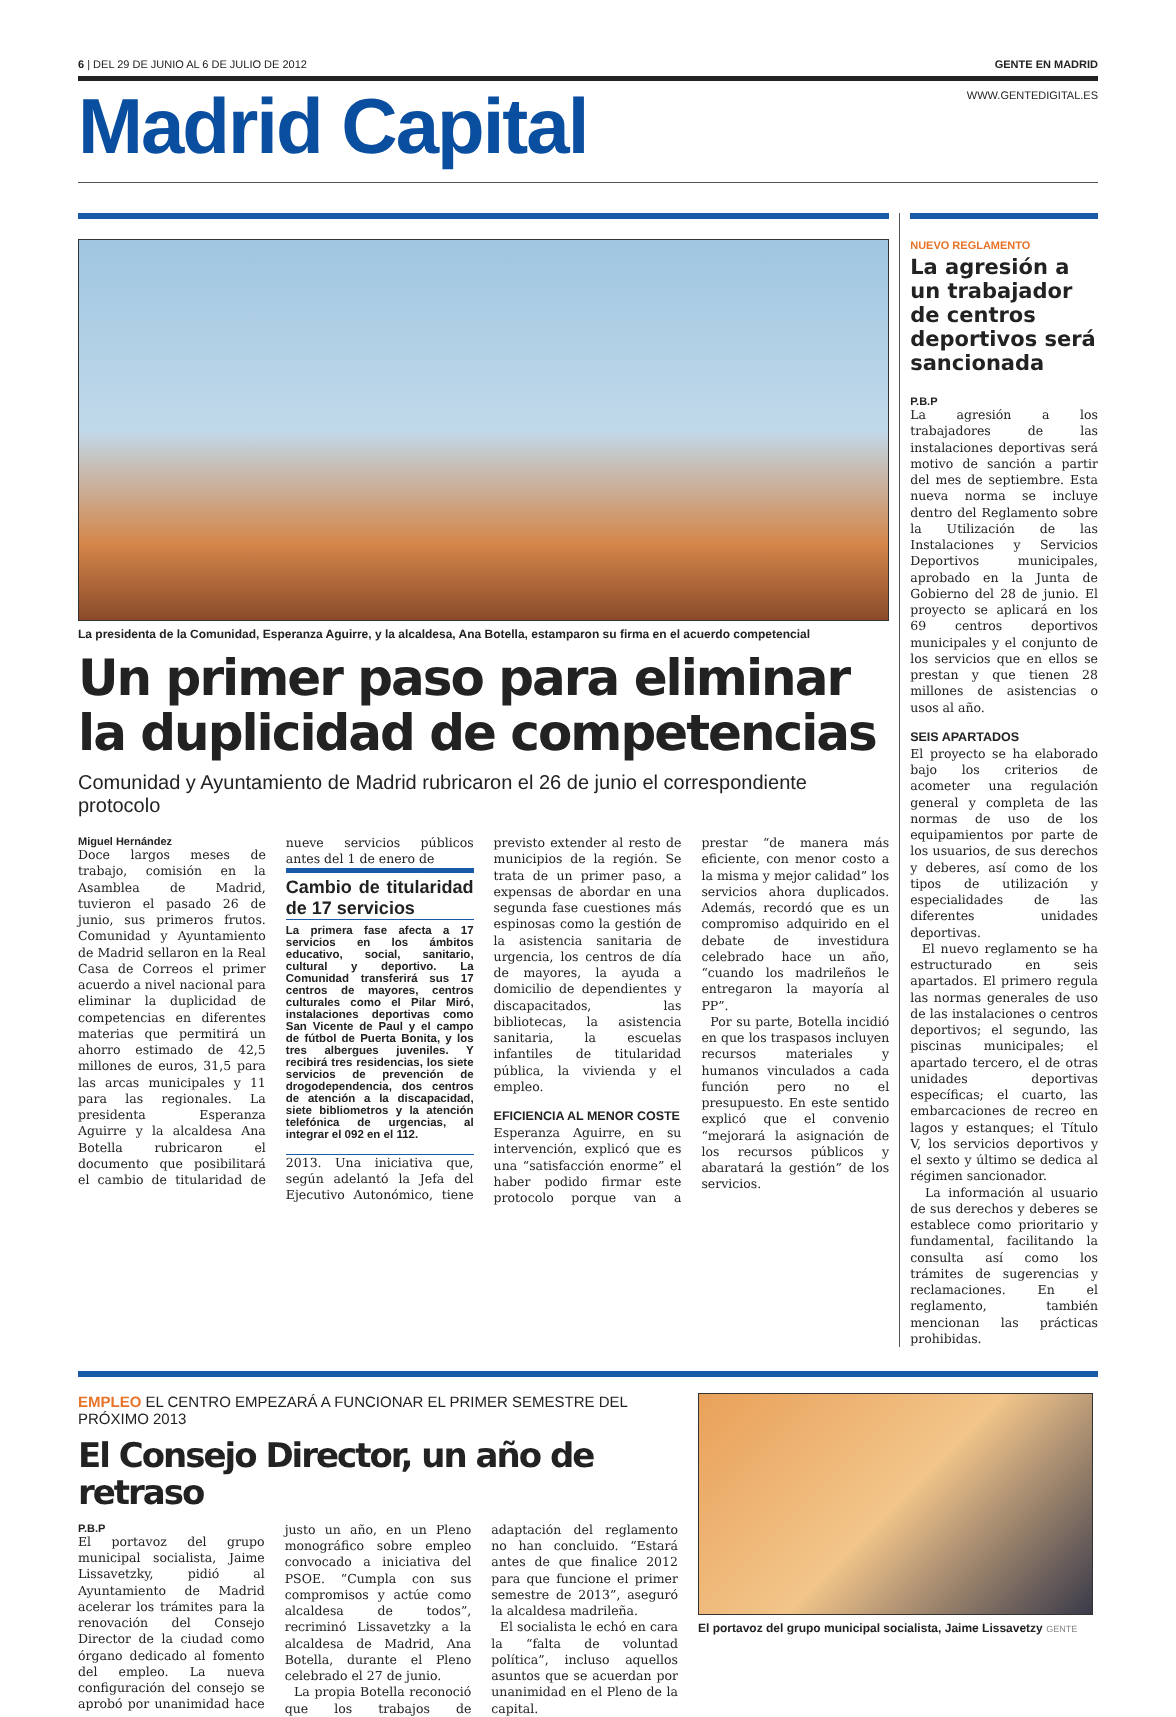6 | DEL 29 DE JUNIO AL 6 DE JULIO DE 2012 GENTE EN MADRID
Madrid Capital
WWW.GENTEDIGITAL.ES
La presidenta de la Comunidad, Esperanza Aguirre, y la alcaldesa, Ana Botella, estamparon su firma en el acuerdo competencial
Un primer paso para eliminar la duplicidad de competencias
Comunidad y Ayuntamiento de Madrid rubricaron el 26 de junio el correspondiente protocolo
Miguel Hernández
Doce largos meses de trabajo, comisión en la Asamblea de Madrid, tuvieron el pasado 26 de junio, sus primeros frutos. Comunidad y Ayuntamiento de Madrid sellaron en la Real Casa de Correos el primer acuerdo a nivel nacional para eliminar la duplicidad de competencias en diferentes materias que permitirá un ahorro estimado de 42,5 millones de euros, 31,5 para las arcas municipales y 11 para las regionales. La presidenta Esperanza Aguirre y la alcaldesa Ana Botella rubricaron el documento que posibilitará el cambio de titularidad de nueve servicios públicos antes del 1 de enero de
Cambio de titularidad de 17 servicios
La primera fase afecta a 17 servicios en los ámbitos educativo, social, sanitario, cultural y deportivo. La Comunidad transferirá sus 17 centros de mayores, centros culturales como el Pilar Miró, instalaciones deportivas como San Vicente de Paul y el campo de fútbol de Puerta Bonita, y los tres albergues juveniles. Y recibirá tres residencias, los siete servicios de prevención de drogodependencia, dos centros de atención a la discapacidad, siete bibliometros y la atención telefónica de urgencias, al integrar el 092 en el 112.
2013. Una iniciativa que, según adelantó la Jefa del Ejecutivo Autonómico, tiene previsto extender al resto de municipios de la región. Se trata de un primer paso, a expensas de abordar en una segunda fase cuestiones más espinosas como la gestión de la asistencia sanitaria de urgencia, los centros de día de mayores, la ayuda a domicilio de dependientes y discapacitados, las bibliotecas, la asistencia sanitaria, la escuelas infantiles de titularidad pública, la vivienda y el empleo.
EFICIENCIA AL MENOR COSTE
Esperanza Aguirre, en su intervención, explicó que es una “satisfacción enorme” el haber podido firmar este protocolo porque van a prestar “de manera más eficiente, con menor costo a la misma y mejor calidad” los servicios ahora duplicados. Además, recordó que es un compromiso adquirido en el debate de investidura celebrado hace un año, “cuando los madrileños le entregaron la mayoría al PP”.
Por su parte, Botella incidió en que los traspasos incluyen recursos materiales y humanos vinculados a cada función pero no el presupuesto. En este sentido explicó que el convenio “mejorará la asignación de los recursos públicos y abaratará la gestión” de los servicios.
NUEVO REGLAMENTO
La agresión a un trabajador de centros deportivos será sancionada
P.B.P
La agresión a los trabajadores de las instalaciones deportivas será motivo de sanción a partir del mes de septiembre. Esta nueva norma se incluye dentro del Reglamento sobre la Utilización de las Instalaciones y Servicios Deportivos municipales, aprobado en la Junta de Gobierno del 28 de junio. El proyecto se aplicará en los 69 centros deportivos municipales y el conjunto de los servicios que en ellos se prestan y que tienen 28 millones de asistencias o usos al año.
SEIS APARTADOS
El proyecto se ha elaborado bajo los criterios de acometer una regulación general y completa de las normas de uso de los equipamientos por parte de los usuarios, de sus derechos y deberes, así como de los tipos de utilización y especialidades de las diferentes unidades deportivas.
El nuevo reglamento se ha estructurado en seis apartados. El primero regula las normas generales de uso de las instalaciones o centros deportivos; el segundo, las piscinas municipales; el apartado tercero, el de otras unidades deportivas específicas; el cuarto, las embarcaciones de recreo en lagos y estanques; el Título V, los servicios deportivos y el sexto y último se dedica al régimen sancionador.
La información al usuario de sus derechos y deberes se establece como prioritario y fundamental, facilitando la consulta así como los trámites de sugerencias y reclamaciones. En el reglamento, también mencionan las prácticas prohibidas.
EMPLEO EL CENTRO EMPEZARÁ A FUNCIONAR EL PRIMER SEMESTRE DEL PRÓXIMO 2013
El Consejo Director, un año de retraso
P.B.P
El portavoz del grupo municipal socialista, Jaime Lissavetzky, pidió al Ayuntamiento de Madrid acelerar los trámites para la renovación del Consejo Director de la ciudad como órgano dedicado al fomento del empleo. La nueva configuración del consejo se aprobó por unanimidad hace justo un año, en un Pleno monográfico sobre empleo convocado a iniciativa del PSOE. “Cumpla con sus compromisos y actúe como alcaldesa de todos”, recriminó Lissavetzky a la alcaldesa de Madrid, Ana Botella, durante el Pleno celebrado el 27 de junio.
La propia Botella reconoció que los trabajos de adaptación del reglamento no han concluido. “Estará antes de que finalice 2012 para que funcione el primer semestre de 2013”, aseguró la alcaldesa madrileña.
El socialista le echó en cara la “falta de voluntad política”, incluso aquellos asuntos que se acuerdan por unanimidad en el Pleno de la capital.
El portavoz del grupo municipal socialista, Jaime Lissavetzy GENTE